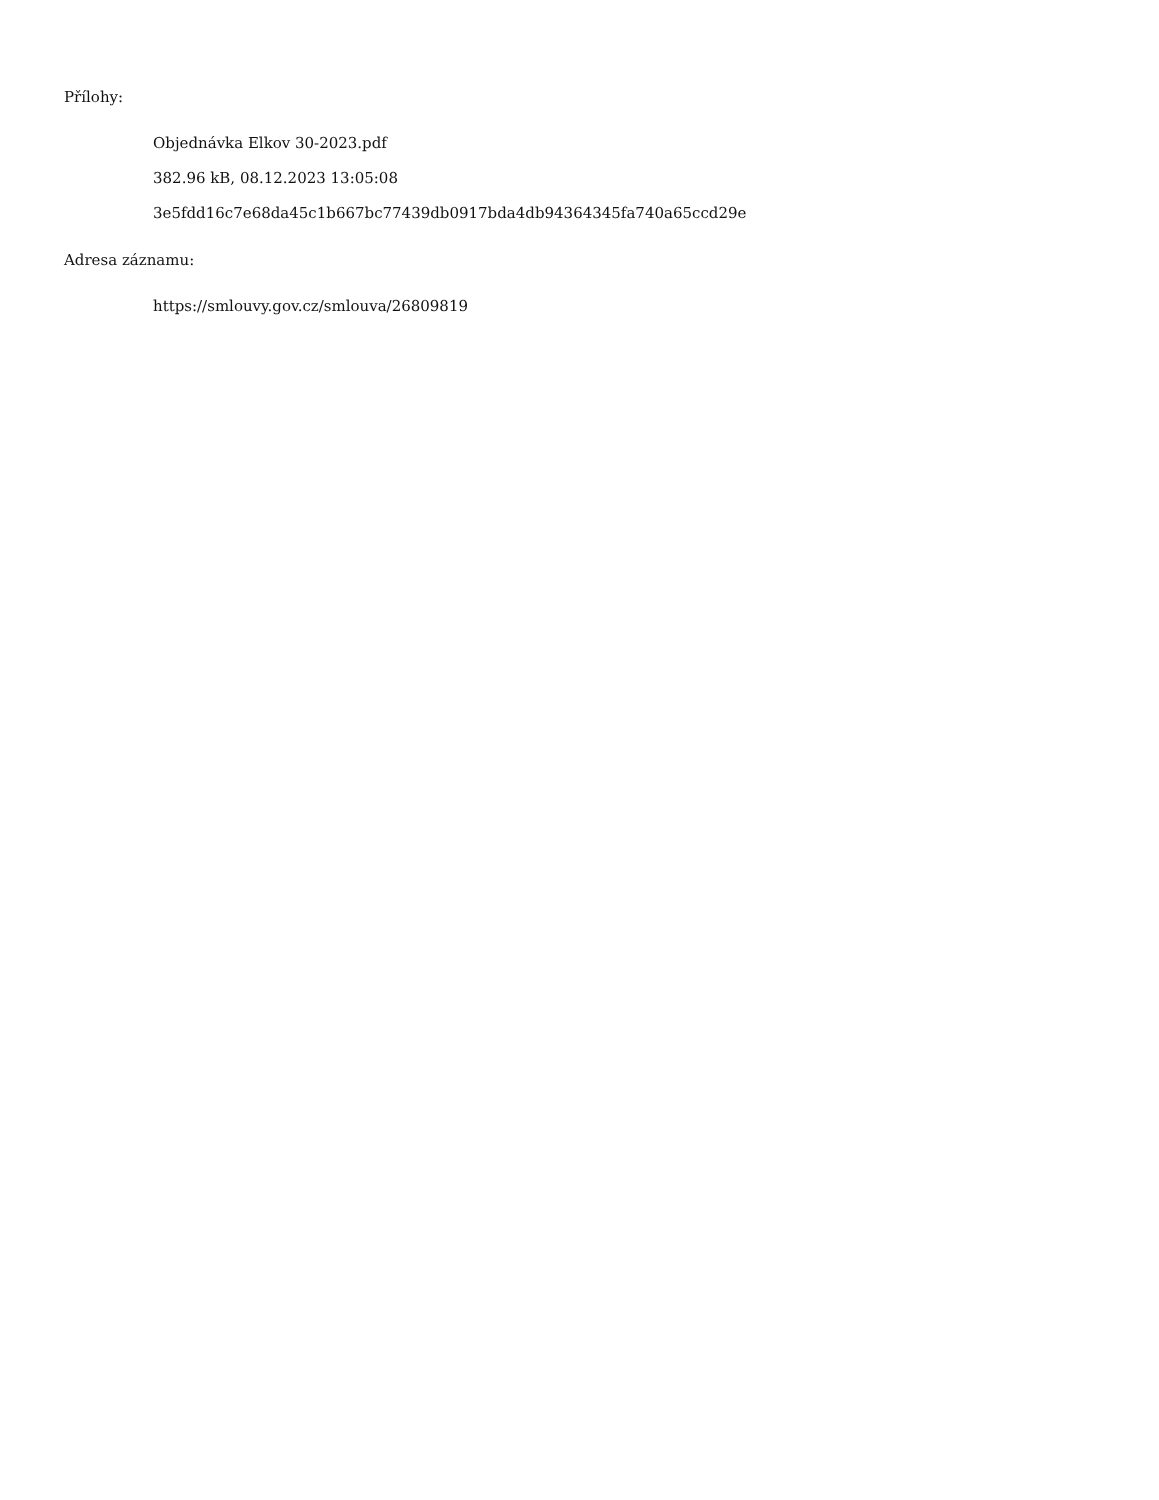Přílohy:
Objednávka Elkov 30-2023.pdf
382.96 kB, 08.12.2023 13:05:08
3e5fdd16c7e68da45c1b667bc77439db0917bda4db94364345fa740a65ccd29e
Adresa záznamu:
https://smlouvy.gov.cz/smlouva/26809819